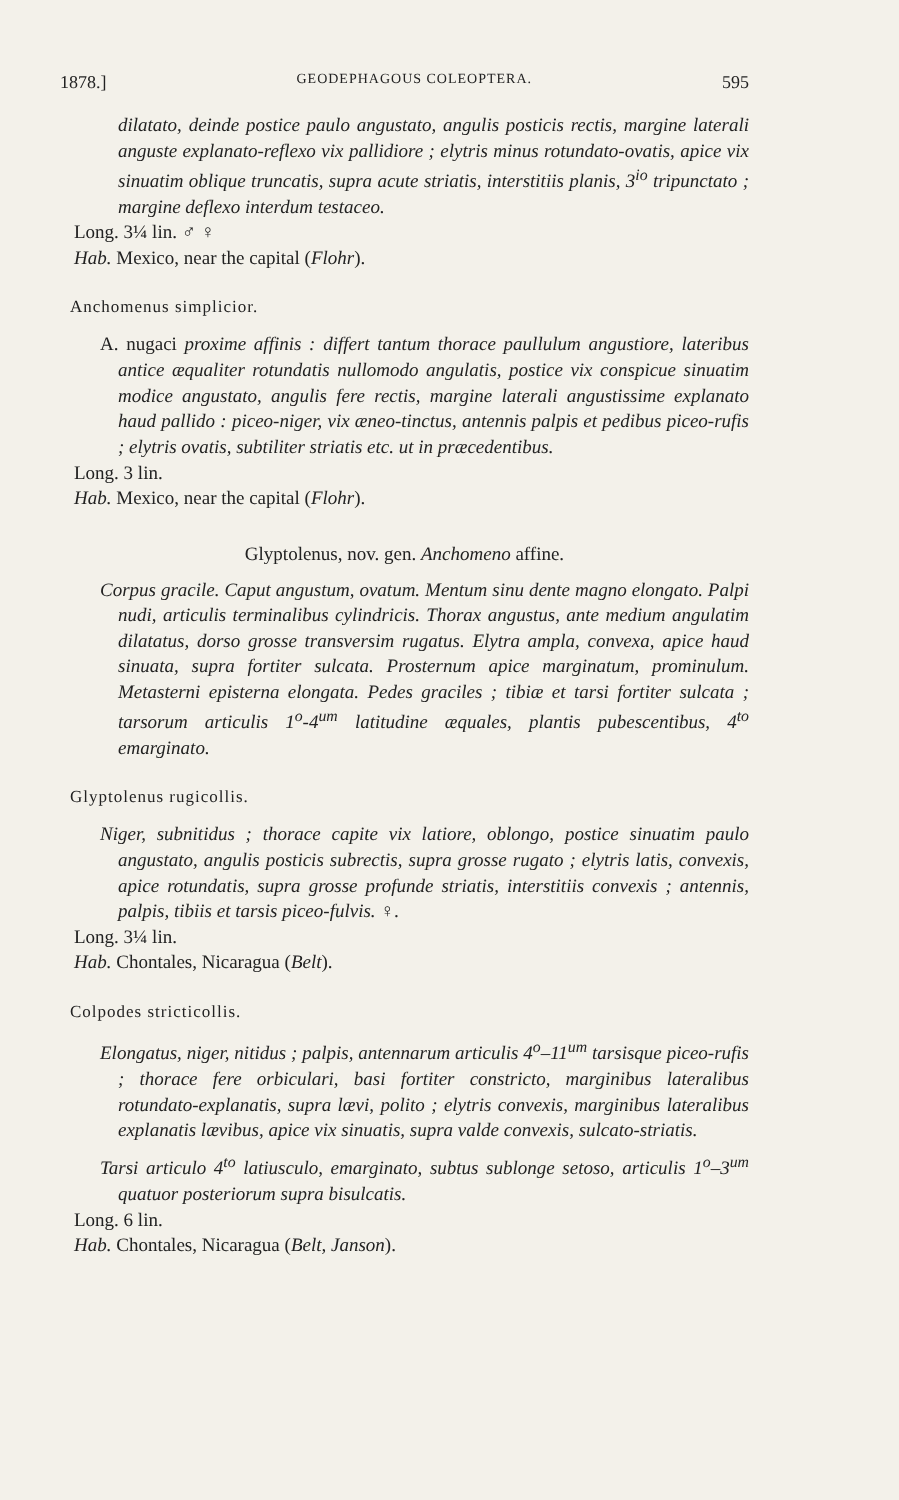1878.] GEODEPHAGOUS COLEOPTERA. 595
dilatato, deinde postice paulo angustato, angulis posticis rectis, margine laterali anguste explanato-reflexo vix pallidiore ; elytris minus rotundato-ovatis, apice vix sinuatim oblique truncatis, supra acute striatis, interstitiis planis, 3<sup>io</sup> tripunctato ; margine deflexo interdum testaceo.
Long. 3¼ lin. ♂ ♀
Hab. Mexico, near the capital (Flohr).
Anchomenus simplicior.
A. nugaci proxime affinis : differt tantum thorace paullulum angustiore, lateribus antice æqualiter rotundatis nullomodo angulatis, postice vix conspicue sinuatim modice angustato, angulis fere rectis, margine laterali angustissime explanato haud pallido : piceo-niger, vix æneo-tinctus, antennis palpis et pedibus piceo-rufis ; elytris ovatis, subtiliter striatis etc. ut in præcedentibus.
Long. 3 lin.
Hab. Mexico, near the capital (Flohr).
Glyptolenus, nov. gen. Anchomeno affine.
Corpus gracile. Caput angustum, ovatum. Mentum sinu dente magno elongato. Palpi nudi, articulis terminalibus cylindricis. Thorax angustus, ante medium angulatim dilatatus, dorso grosse transversim rugatus. Elytra ampla, convexa, apice haud sinuata, supra fortiter sulcata. Prosternum apice marginatum, prominulum. Metasterni episterna elongata. Pedes graciles ; tibiæ et tarsi fortiter sulcata ; tarsorum articulis 1<sup>o</sup>-4<sup>um</sup> latitudine æquales, plantis pubescentibus, 4<sup>to</sup> emarginato.
Glyptolenus rugicollis.
Niger, subnitidus ; thorace capite vix latiore, oblongo, postice sinuatim paulo angustato, angulis posticis subrectis, supra grosse rugato ; elytris latis, convexis, apice rotundatis, supra grosse profunde striatis, interstitiis convexis ; antennis, palpis, tibiis et tarsis piceo-fulvis. ♀.
Long. 3¼ lin.
Hab. Chontales, Nicaragua (Belt).
Colpodes stricticollis.
Elongatus, niger, nitidus ; palpis, antennarum articulis 4<sup>o</sup>–11<sup>um</sup> tarsisque piceo-rufis ; thorace fere orbiculari, basi fortiter constricto, marginibus lateralibus rotundato-explanatis, supra lævi, polito ; elytris convexis, marginibus lateralibus explanatis lævibus, apice vix sinuatis, supra valde convexis, sulcato-striatis.
Tarsi articulo 4<sup>to</sup> latiusculo, emarginato, subtus sublonge setoso, articulis 1<sup>o</sup>–3<sup>um</sup> quatuor posteriorum supra bisulcatis.
Long. 6 lin.
Hab. Chontales, Nicaragua (Belt, Janson).